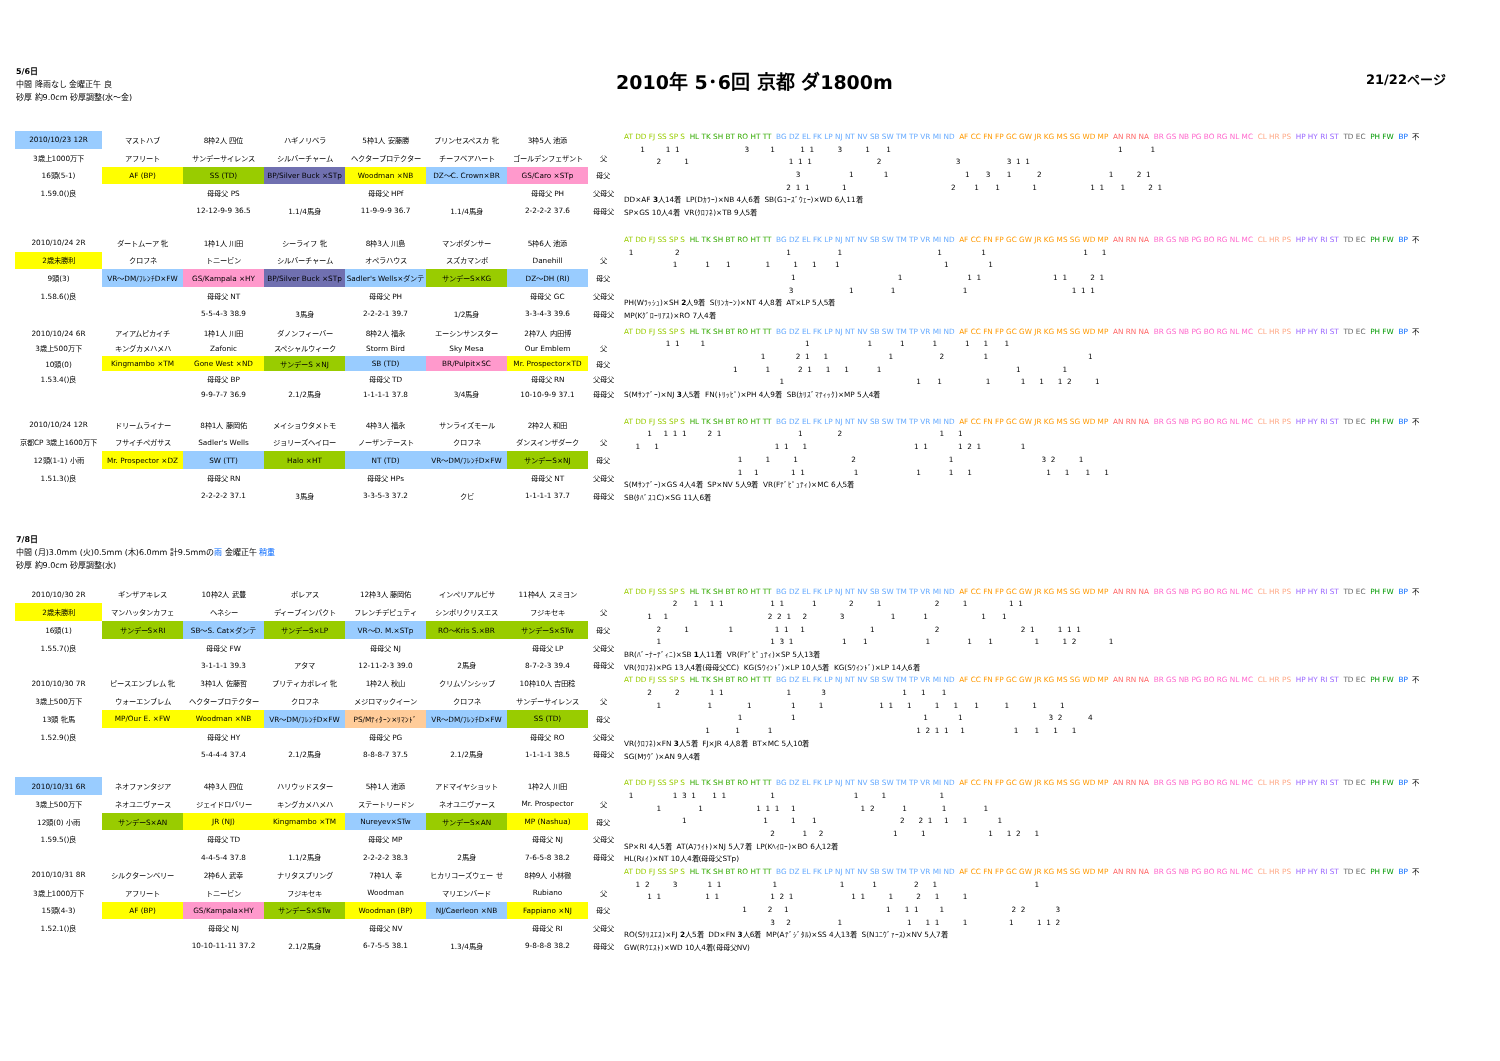5/6日
中間 降雨なし 金曜正午 良
砂厚 約9.0cm 砂厚調整(水～金)
2010年 5･6回 京都 ダ1800m
21/22ページ
| 2010/10/23 12R | マストハブ | 8枠2人 四位 | ハギノリベラ | 5枠1人 安藤勝 | プリンセスペスカ 牝 | 3枠5人 池添 | |
| 3歳上1000万下 | アフリート | サンデーサイレンス | シルバーチャーム | ヘクタープロテクター | チーフベアハート | ゴールデンフェザント | 父 |
| 16頭(5-1) | AF (BP) | SS (TD) | BP/Silver Buck ×STp | Woodman ×NB | DZ～C. Crown×BR | GS/Caro ×STp | 母父 |
| 1.59.0()良 | | 母母父 PS | | 母母父 HPf | | 母母父 PH | 父母父 |
| | | 12-12-9-9 36.5 | 1.1/4馬身 | 11-9-9-9 36.7 | 1.1/4馬身 | 2-2-2-2 37.6 | 母母父 |
AT DD FJ SS SP S HL TK SH BT RO HT TT BG DZ EL FK LP NJ NT NV SB SW TM TP VR MI ND AF CC FN FP GC GW JR KG MS SG WD MP AN RN NA BR GS NB PG BO RG NL MC CL HR PS HP HY RI ST TD EC PH FW BP 不
1 1 1 3 1 1 1 3 1 1 1 1
2 1 1 1 1 2 3 3 1 1
3 1 1 1 3 1 2 1 2 1
2 1 1 1 2 1 1 1 1 1 1 2 1
DD×AF 3人14着 LP(Dｶﾗｰ)×NB 4人6着 SB(Gｺｰｽﾞｳｪｰ)×WD 6人11着
SP×GS 10人4着 VR(ｸﾛﾌﾈ)×TB 9人5着
| 2010/10/24 2R | ダートムーア 牝 | 1枠1人 川田 | シーライフ 牝 | 8枠3人 川島 | マンボダンサー | 5枠6人 池添 | |
| 2歳未勝利 | クロフネ | トニービン | シルバーチャーム | オペラハウス | スズカマンボ | Danehill | 父 |
| 9頭(3) | VR～DM/ﾌﾚﾝﾁD×FW | GS/Kampala ×HY | BP/Silver Buck ×STp | Sadler's Wells×ダンテ | サンデーS×KG | DZ～DH (RI) | 母父 |
| 1.58.6()良 | | 母母父 NT | | 母母父 PH | | 母母父 GC | 父母父 |
| | | 5-5-4-3 38.9 | 3馬身 | 2-2-2-1 39.7 | 1/2馬身 | 3-3-4-3 39.6 | 母母父 |
AT DD FJ SS SP S HL TK SH BT RO HT TT BG DZ EL FK LP NJ NT NV SB SW TM TP VR MI ND AF CC FN FP GC GW JR KG MS SG WD MP AN RN NA BR GS NB PG BO RG NL MC CL HR PS HP HY RI ST TD EC PH FW BP 不
1 2 1 1 1 1 1 1
1 1 1 1 1 1 1 1 1
1 1 1 1 1 1 2 1
3 1 1 1 1 1 1
PH(Wﾗｯｼｭ)×SH 2人9着 S(ﾘﾝｶｰﾝ)×NT 4人8着 AT×LP 5人5着
MP(Kｸﾞﾛｰﾘｱｽ)×RO 7人4着
| 2010/10/24 6R | アイアムピカイチ | 1枠1人 川田 | ダノンフィーバー | 8枠2人 福永 | エーシンサンスター | 2枠7人 内田博 | |
| 3歳上500万下 | キングカメハメハ | Zafonic | スペシャルウィーク | Storm Bird | Sky Mesa | Our Emblem | 父 |
| 10頭(0) | Kingmambo ×TM | Gone West ×ND | サンデーS ×NJ | SB (TD) | BR/Pulpit×SC | Mr. Prospector×TD | 母父 |
| 1.53.4()良 | | 母母父 BP | | 母母父 TD | | 母母父 RN | 父母父 |
| | | 9-9-7-7 36.9 | 2.1/2馬身 | 1-1-1-1 37.8 | 3/4馬身 | 10-10-9-9 37.1 | 母母父 |
AT DD FJ SS SP S HL TK SH BT RO HT TT BG DZ EL FK LP NJ NT NV SB SW TM TP VR MI ND AF CC FN FP GC GW JR KG MS SG WD MP AN RN NA BR GS NB PG BO RG NL MC CL HR PS HP HY RI ST TD EC PH FW BP 不
1 1 1 1 1 1 1 1 1 1
1 2 1 1 1 2 1 1
1 1 2 1 1 1 1 1 1
1 1 1 1 1 1 1 2 1
S(Mｻﾝﾃﾞｰ)×NJ 3人5着 FN(ﾄﾘｯﾋﾟ)×PH 4人9着 SB(ｶﾘｽﾞﾏﾃｨｯｸ)×MP 5人4着
| 2010/10/24 12R | ドリームライナー | 8枠1人 藤岡佑 | メイショウタメトモ | 4枠3人 福永 | サンライズモール | 2枠2人 和田 | |
| 京都CP 3歳上1600万下 | フサイチペガサス | Sadler's Wells | ジョリーズヘイロー | ノーザンテースト | クロフネ | ダンスインザダーク | 父 |
| 12頭(1-1) 小雨 | Mr. Prospector ×DZ | SW (TT) | Halo ×HT | NT (TD) | VR～DM/ﾌﾚﾝﾁD×FW | サンデーS×NJ | 母父 |
| 1.51.3()良 | | 母母父 RN | | 母母父 HPs | | 母母父 NT | 父母父 |
| | | 2-2-2-2 37.1 | 3馬身 | 3-3-5-3 37.2 | クビ | 1-1-1-1 37.7 | 母母父 |
AT DD FJ SS SP S HL TK SH BT RO HT TT BG DZ EL FK LP NJ NT NV SB SW TM TP VR MI ND AF CC FN FP GC GW JR KG MS SG WD MP AN RN NA BR GS NB PG BO RG NL MC CL HR PS HP HY RI ST TD EC PH FW BP 不
1 1 1 1 2 1 1 2 1 1
1 1 1 1 1 1 1 1 2 1 1
1 1 1 2 1 3 2 1
1 1 1 1 1 1 1 1 1 1 1 1
S(Mｻﾝﾃﾞｰ)×GS 4人4着 SP×NV 5人9着 VR(Fﾃﾞﾋﾟｭﾃｨ)×MC 6人5着
SB(ﾀﾊﾞｽｺC)×SG 11人6着
7/8日
中間 (月)3.0mm (火)0.5mm (木)6.0mm 計9.5mmの雨 金曜正午 稍重
砂厚 約9.0cm 砂厚調整(水)
| 2010/10/30 2R | ギンザアキレス | 10枠2人 武豊 | ボレアス | 12枠3人 藤岡佑 | インペリアルビサ | 11枠4人 スミヨン | |
| 2歳未勝利 | マンハッタンカフェ | ヘネシー | ディープインパクト | フレンチデピュティ | シンボリクリスエス | フジキセキ | 父 |
| 16頭(1) | サンデーS×RI | SB～S. Cat×ダンテ | サンデーS×LP | VR～D. M.×STp | RO～Kris S.×BR | サンデーS×STw | 母父 |
| 1.55.7()良 | | 母母父 FW | | 母母父 NJ | | 母母父 LP | 父母父 |
| | | 3-1-1-1 39.3 | アタマ | 12-11-2-3 39.0 | 2馬身 | 8-7-2-3 39.4 | 母母父 |
AT DD FJ SS SP S HL TK SH BT RO HT TT BG DZ EL FK LP NJ NT NV SB SW TM TP VR MI ND AF CC FN FP GC GW JR KG MS SG WD MP AN RN NA BR GS NB PG BO RG NL MC CL HR PS HP HY RI ST TD EC PH FW BP 不
2 1 1 1 1 1 1 2 1 2 1 1 1
1 1 2 2 1 2 3 1 1 1 1
2 1 1 1 1 1 1 2 2 1 1 1 1
1 1 3 1 1 1 1 1 1 1 1 2 1
BR(ﾊﾞｰﾅｰﾃﾞｨﾆ)×SB 1人11着 VR(Fﾃﾞﾋﾟｭﾃｨ)×SP 5人13着
VR(ｸﾛﾌﾈ)×PG 13人4着(母母父CC) KG(Sｳｲﾝﾄﾞ)×LP 10人5着 KG(Sｳｲﾝﾄﾞ)×LP 14人6着
| 2010/10/30 7R | ピースエンブレム 牝 | 3枠1人 佐藤哲 | プリティカポレイ 牝 | 1枠2人 秋山 | クリムゾンシップ | 10枠10人 吉田稔 | |
| 3歳上500万下 | ウォーエンブレム | ヘクタープロテクター | クロフネ | メジロマックイーン | クロフネ | サンデーサイレンス | 父 |
| 13頭 牝馬 | MP/Our E. ×FW | Woodman ×NB | VR～DM/ﾌﾚﾝﾁD×FW | PS/Mﾃｨﾀｰﾝ×ﾘﾏﾝﾄﾞ | VR～DM/ﾌﾚﾝﾁD×FW | SS (TD) | 母父 |
| 1.52.9()良 | | 母母父 HY | | 母母父 PG | | 母母父 RO | 父母父 |
| | | 5-4-4-4 37.4 | 2.1/2馬身 | 8-8-8-7 37.5 | 2.1/2馬身 | 1-1-1-1 38.5 | 母母父 |
AT DD FJ SS SP S HL TK SH BT RO HT TT BG DZ EL FK LP NJ NT NV SB SW TM TP VR MI ND AF CC FN FP GC GW JR KG MS SG WD MP AN RN NA BR GS NB PG BO RG NL MC CL HR PS HP HY RI ST TD EC PH FW BP 不
2 2 1 1 1 3 1 1 1
1 1 1 1 1 1 1 1 1 1 1 1 1 1
1 1 1 1 3 2 4
1 1 1 1 2 1 1 1 1 1 1 1
VR(ｸﾛﾌﾈ)×FN 3人5着 FJ×JR 4人8着 BT×MC 5人10着
SG(Mﾗｳﾞ)×AN 9人4着
| 2010/10/31 6R | ネオファンタジア | 4枠3人 四位 | ハリウッドスター | 5枠1人 池添 | アドマイヤショット | 1枠2人 川田 | |
| 3歳上500万下 | ネオユニヴァース | ジェイドロバリー | キングカメハメハ | ステートリードン | ネオユニヴァース | Mr. Prospector | 父 |
| 12頭(0) 小雨 | サンデーS×AN | JR (NJ) | Kingmambo ×TM | Nureyev×STw | サンデーS×AN | MP (Nashua) | 母父 |
| 1.59.5()良 | | 母母父 TD | | 母母父 MP | | 母母父 NJ | 父母父 |
| | | 4-4-5-4 37.8 | 1.1/2馬身 | 2-2-2-2 38.3 | 2馬身 | 7-6-5-8 38.2 | 母母父 |
AT DD FJ SS SP S HL TK SH BT RO HT TT BG DZ EL FK LP NJ NT NV SB SW TM TP VR MI ND AF CC FN FP GC GW JR KG MS SG WD MP AN RN NA BR GS NB PG BO RG NL MC CL HR PS HP HY RI ST TD EC PH FW BP 不
1 1 3 1 1 1 1 1 1 1
1 1 1 1 1 1 1 2 1 1 1
1 1 1 1 2 2 1 1 1 1
2 1 2 1 1 1 1 2 1
SP×RI 4人5着 AT(Aﾌﾗｲﾄ)×NJ 5人7着 LP(Kﾍｲﾛｰ)×BO 6人12着
HL(Rﾒｲ)×NT 10人4着(母母父STp)
| 2010/10/31 8R | シルクターンベリー | 2枠6人 武幸 | ナリタスプリング | 7枠1人 幸 | ヒカリコーズウェー せ | 8枠9人 小林徹 | |
| 3歳上1000万下 | アフリート | トニービン | フジキセキ | Woodman | マリエンバード | Rubiano | 父 |
| 15頭(4-3) | AF (BP) | GS/Kampala×HY | サンデーS×STw | Woodman (BP) | NJ/Caerleon ×NB | Fappiano ×NJ | 母父 |
| 1.52.1()良 | | 母母父 NJ | | 母母父 NV | | 母母父 RI | 父母父 |
| | | 10-10-11-11 37.2 | 2.1/2馬身 | 6-7-5-5 38.1 | 1.3/4馬身 | 9-8-8-8 38.2 | 母母父 |
AT DD FJ SS SP S HL TK SH BT RO HT TT BG DZ EL FK LP NJ NT NV SB SW TM TP VR MI ND AF CC FN FP GC GW JR KG MS SG WD MP AN RN NA BR GS NB PG BO RG NL MC CL HR PS HP HY RI ST TD EC PH FW BP 不
1 2 3 1 1 1 1 1 2 1 1
1 1 1 1 1 2 1 1 1 1 2 1 1
1 2 1 1 1 1 1 2 2 3
3 2 1 1 1 1 1 1 1 1 2
RO(Sｸﾘｽｴｽ)×FJ 2人5着 DD×FN 3人6着 MP(Aﾃﾞｼﾞﾀﾙ)×SS 4人13着 S(Nﾕﾆｳﾞｧｰｽ)×NV 5人7着
GW(Rｳｴｽﾄ)×WD 10人4着(母母父NV)